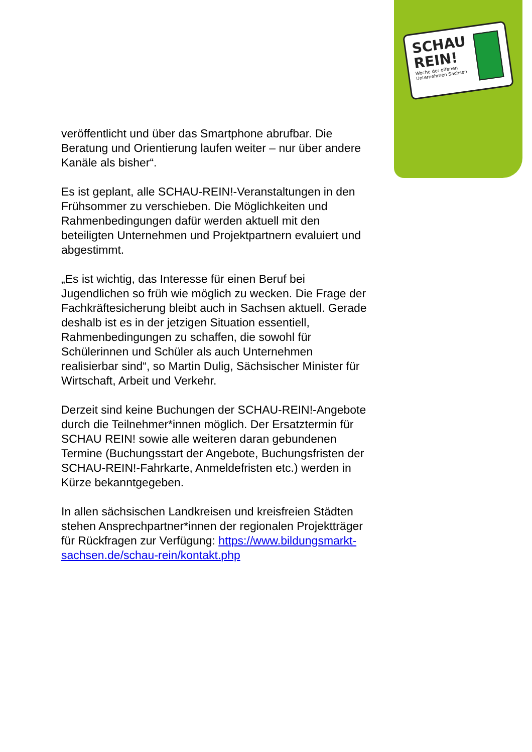SCHAU
REIN!
Woche der offenen
Unternehmen Sachsen
veröffentlicht und über das Smartphone abrufbar. Die Beratung und Orientierung laufen weiter – nur über andere Kanäle als bisher“.
Es ist geplant, alle SCHAU-REIN!-Veranstaltungen in den Frühsommer zu verschieben. Die Möglichkeiten und Rahmenbedingungen dafür werden aktuell mit den beteiligten Unternehmen und Projektpartnern evaluiert und abgestimmt.
„Es ist wichtig, das Interesse für einen Beruf bei Jugendlichen so früh wie möglich zu wecken. Die Frage der Fachkräftesicherung bleibt auch in Sachsen aktuell. Gerade deshalb ist es in der jetzigen Situation essentiell, Rahmenbedingungen zu schaffen, die sowohl für Schülerinnen und Schüler als auch Unternehmen realisierbar sind“, so Martin Dulig, Sächsischer Minister für Wirtschaft, Arbeit und Verkehr.
Derzeit sind keine Buchungen der SCHAU-REIN!-Angebote durch die Teilnehmer*innen möglich. Der Ersatztermin für SCHAU REIN! sowie alle weiteren daran gebundenen Termine (Buchungsstart der Angebote, Buchungsfristen der SCHAU-REIN!-Fahrkarte, Anmeldefristen etc.) werden in Kürze bekanntgegeben.
In allen sächsischen Landkreisen und kreisfreien Städten stehen Ansprechpartner*innen der regionalen Projektträger für Rückfragen zur Verfügung: https://www.bildungsmarkt-sachsen.de/schau-rein/kontakt.php